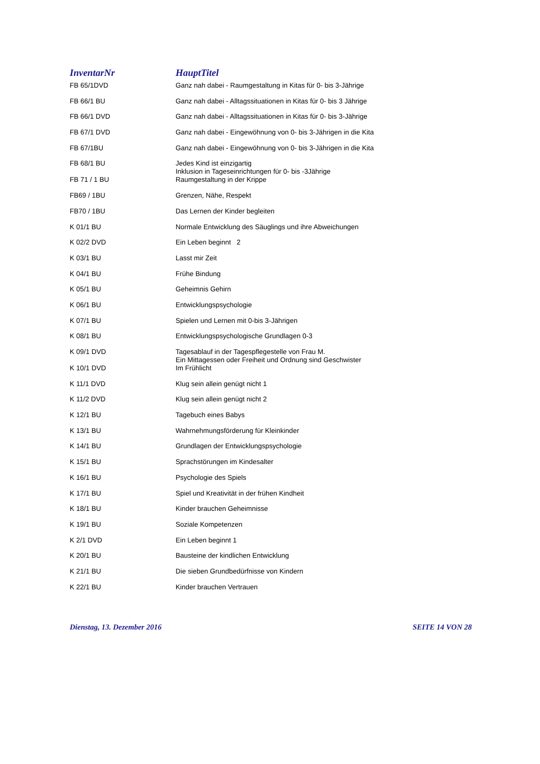| InventarNr | HauptTitel |
| --- | --- |
| FB 65/1DVD | Ganz nah dabei - Raumgestaltung in Kitas für 0- bis 3-Jährige |
| FB 66/1 BU | Ganz nah dabei - Alltagssituationen in Kitas für 0- bis 3 Jährige |
| FB 66/1 DVD | Ganz nah dabei - Alltagssituationen in Kitas für 0- bis 3-Jährige |
| FB 67/1 DVD | Ganz nah dabei - Eingewöhnung von 0- bis 3-Jährigen in die Kita |
| FB 67/1BU | Ganz nah dabei - Eingewöhnung von 0- bis 3-Jährigen in die Kita |
| FB 68/1 BU | Jedes Kind ist einzigartig Inklusion in Tageseinrichtungen für 0- bis -3Jährige |
| FB 71 / 1 BU | Raumgestaltung in der Krippe |
| FB69 / 1BU | Grenzen, Nähe, Respekt |
| FB70 / 1BU | Das Lernen der Kinder begleiten |
| K 01/1 BU | Normale Entwicklung des Säuglings und ihre Abweichungen |
| K 02/2 DVD | Ein Leben beginnt 2 |
| K 03/1 BU | Lasst mir Zeit |
| K 04/1 BU | Frühe Bindung |
| K 05/1 BU | Geheimnis Gehirn |
| K 06/1 BU | Entwicklungspsychologie |
| K 07/1 BU | Spielen und Lernen mit 0-bis 3-Jährigen |
| K 08/1 BU | Entwicklungspsychologische Grundlagen 0-3 |
| K 09/1 DVD | Tagesablauf in der Tagespflegestelle von Frau M. Ein Mittagessen oder Freiheit und Ordnung sind Geschwister |
| K 10/1 DVD | Im Frühlicht |
| K 11/1 DVD | Klug sein allein genügt nicht 1 |
| K 11/2 DVD | Klug sein allein genügt nicht 2 |
| K 12/1 BU | Tagebuch eines Babys |
| K 13/1 BU | Wahrnehmungsförderung für Kleinkinder |
| K 14/1 BU | Grundlagen der Entwicklungspsychologie |
| K 15/1 BU | Sprachstörungen im Kindesalter |
| K 16/1 BU | Psychologie des Spiels |
| K 17/1 BU | Spiel und Kreativität in der frühen Kindheit |
| K 18/1 BU | Kinder brauchen Geheimnisse |
| K 19/1 BU | Soziale Kompetenzen |
| K 2/1 DVD | Ein Leben beginnt 1 |
| K 20/1 BU | Bausteine der kindlichen Entwicklung |
| K 21/1 BU | Die sieben Grundbedürfnisse von Kindern |
| K 22/1 BU | Kinder brauchen Vertrauen |
Dienstag, 13. Dezember 2016 SEITE 14 VON 28